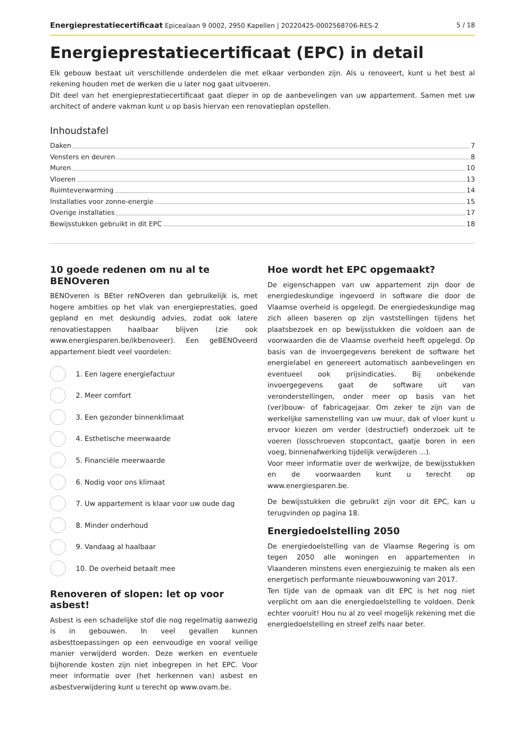Energieprestatiecertificaat Epicealaan 9 0002, 2950 Kapellen | 20220425-0002568706-RES-2 5 / 18
Energieprestatiecertificaat (EPC) in detail
Elk gebouw bestaat uit verschillende onderdelen die met elkaar verbonden zijn. Als u renoveert, kunt u het best al rekening houden met de werken die u later nog gaat uitvoeren.
Dit deel van het energieprestatiecertificaat gaat dieper in op de aanbevelingen van uw appartement. Samen met uw architect of andere vakman kunt u op basis hiervan een renovatieplan opstellen.
Inhoudstafel
Daken 7
Vensters en deuren 8
Muren 10
Vloeren 13
Ruimteverwarming 14
Installaties voor zonne-energie 15
Overige installaties 17
Bewijsstukken gebruikt in dit EPC 18
10 goede redenen om nu al te BENOveren
BENOveren is BEter reNOveren dan gebruikelijk is, met hogere ambities op het vlak van energieprestaties, goed gepland en met deskundig advies, zodat ook latere renovatiestappen haalbaar blijven (zie ook www.energiesparen.be/ikbenoveer). Een geBENOveerd appartement biedt veel voordelen:
1. Een lagere energiefactuur
2. Meer comfort
3. Een gezonder binnenklimaat
4. Esthetische meerwaarde
5. Financiële meerwaarde
6. Nodig voor ons klimaat
7. Uw appartement is klaar voor uw oude dag
8. Minder onderhoud
9. Vandaag al haalbaar
10. De overheid betaalt mee
Renoveren of slopen: let op voor asbest!
Asbest is een schadelijke stof die nog regelmatig aanwezig is in gebouwen. In veel gevallen kunnen asbesttoepassingen op een eenvoudige en vooral veilige manier verwijderd worden. Deze werken en eventuele bijhorende kosten zijn niet inbegrepen in het EPC. Voor meer informatie over (het herkennen van) asbest en asbestverwijdering kunt u terecht op www.ovam.be.
Hoe wordt het EPC opgemaakt?
De eigenschappen van uw appartement zijn door de energiedeskundige ingevoerd in software die door de Vlaamse overheid is opgelegd. De energiedeskundige mag zich alleen baseren op zijn vaststellingen tijdens het plaatsbezoek en op bewijsstukken die voldoen aan de voorwaarden die de Vlaamse overheid heeft opgelegd. Op basis van de invoergegevens berekent de software het energielabel en genereert automatisch aanbevelingen en eventueel ook prijsindicaties. Bij onbekende invoergegevens gaat de software uit van veronderstellingen, onder meer op basis van het (ver)bouw- of fabricagejaar. Om zeker te zijn van de werkelijke samenstelling van uw muur, dak of vloer kunt u ervoor kiezen om verder (destructief) onderzoek uit te voeren (losschroeven stopcontact, gaatje boren in een voeg, binnenafwerking tijdelijk verwijderen ...).
Voor meer informatie over de werkwijze, de bewijsstukken en de voorwaarden kunt u terecht op www.energiesparen.be.
De bewijsstukken die gebruikt zijn voor dit EPC, kan u terugvinden op pagina 18.
Energiedoelstelling 2050
De energiedoelstelling van de Vlaamse Regering is om tegen 2050 alle woningen en appartementen in Vlaanderen minstens even energiezuinig te maken als een energetisch performante nieuwbouwwoning van 2017.
Ten tijde van de opmaak van dit EPC is het nog niet verplicht om aan die energiedoelstelling te voldoen. Denk echter vooruit! Hou nu al zo veel mogelijk rekening met die energiedoelstelling en streef zelfs naar beter.